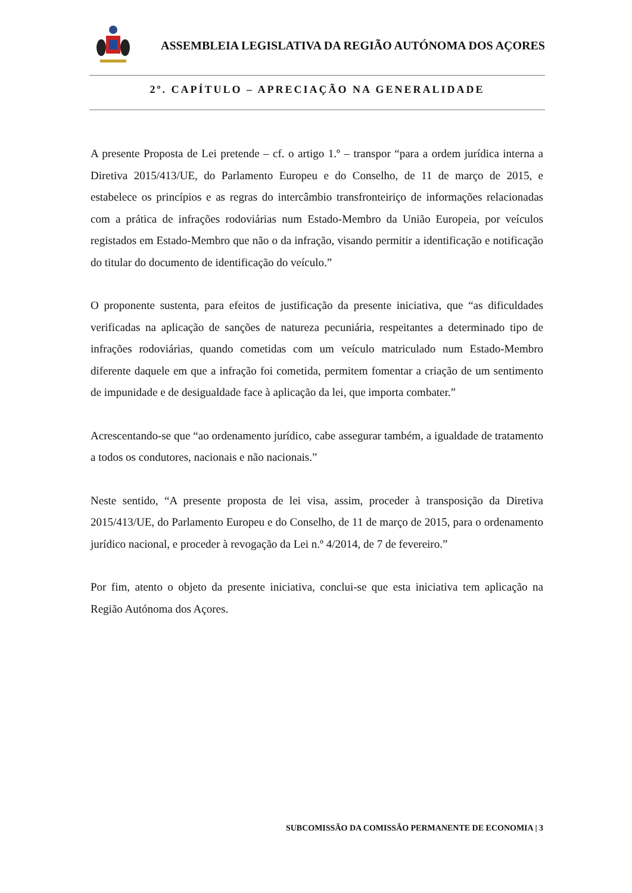ASSEMBLEIA LEGISLATIVA DA REGIÃO AUTÓNOMA DOS AÇORES
2º. CAPÍTULO – APRECIAÇÃO NA GENERALIDADE
A presente Proposta de Lei pretende – cf. o artigo 1.º – transpor “para a ordem jurídica interna a Diretiva 2015/413/UE, do Parlamento Europeu e do Conselho, de 11 de março de 2015, e estabelece os princípios e as regras do intercâmbio transfronteiriço de informações relacionadas com a prática de infrações rodoviárias num Estado-Membro da União Europeia, por veículos registados em Estado-Membro que não o da infração, visando permitir a identificação e notificação do titular do documento de identificação do veículo.”
O proponente sustenta, para efeitos de justificação da presente iniciativa, que “as dificuldades verificadas na aplicação de sanções de natureza pecuniária, respeitantes a determinado tipo de infrações rodoviárias, quando cometidas com um veículo matriculado num Estado-Membro diferente daquele em que a infração foi cometida, permitem fomentar a criação de um sentimento de impunidade e de desigualdade face à aplicação da lei, que importa combater.”
Acrescentando-se que “ao ordenamento jurídico, cabe assegurar também, a igualdade de tratamento a todos os condutores, nacionais e não nacionais.”
Neste sentido, “A presente proposta de lei visa, assim, proceder à transposição da Diretiva 2015/413/UE, do Parlamento Europeu e do Conselho, de 11 de março de 2015, para o ordenamento jurídico nacional, e proceder à revogação da Lei n.º 4/2014, de 7 de fevereiro.”
Por fim, atento o objeto da presente iniciativa, conclui-se que esta iniciativa tem aplicação na Região Autónoma dos Açores.
SUBCOMISSÃO DA COMISSÃO PERMANENTE DE ECONOMIA | 3